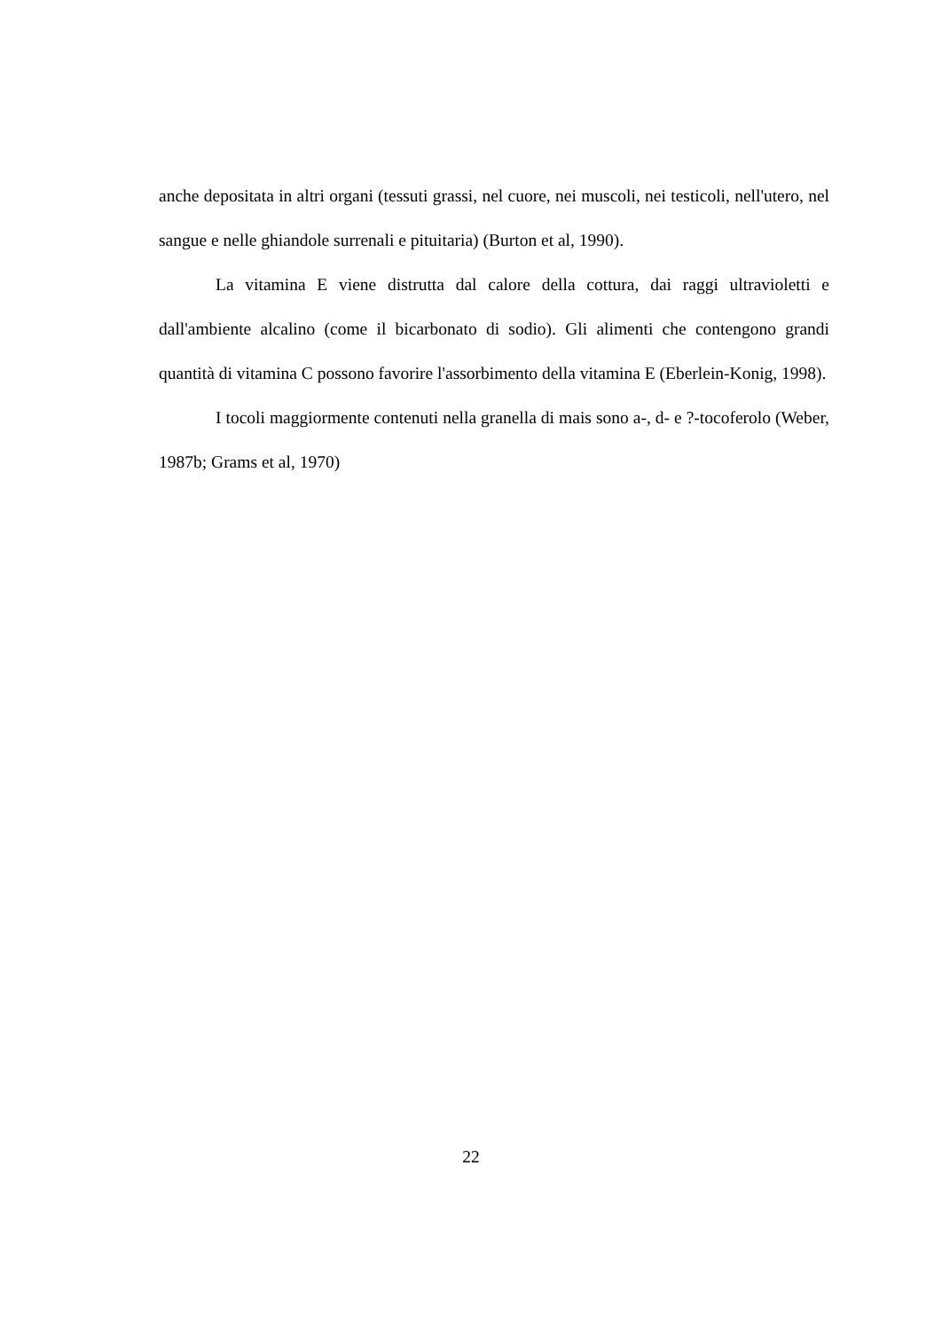anche depositata in altri organi (tessuti grassi, nel cuore, nei muscoli, nei testicoli, nell'utero, nel sangue e nelle ghiandole surrenali e pituitaria) (Burton et al, 1990).
La vitamina E viene distrutta dal calore della cottura, dai raggi ultravioletti e dall'ambiente alcalino (come il bicarbonato di sodio). Gli alimenti che contengono grandi quantità di vitamina C possono favorire l'assorbimento della vitamina E (Eberlein-Konig, 1998).
I tocoli maggiormente contenuti nella granella di mais sono a-, d- e ?-tocoferolo (Weber, 1987b; Grams et al, 1970)
22